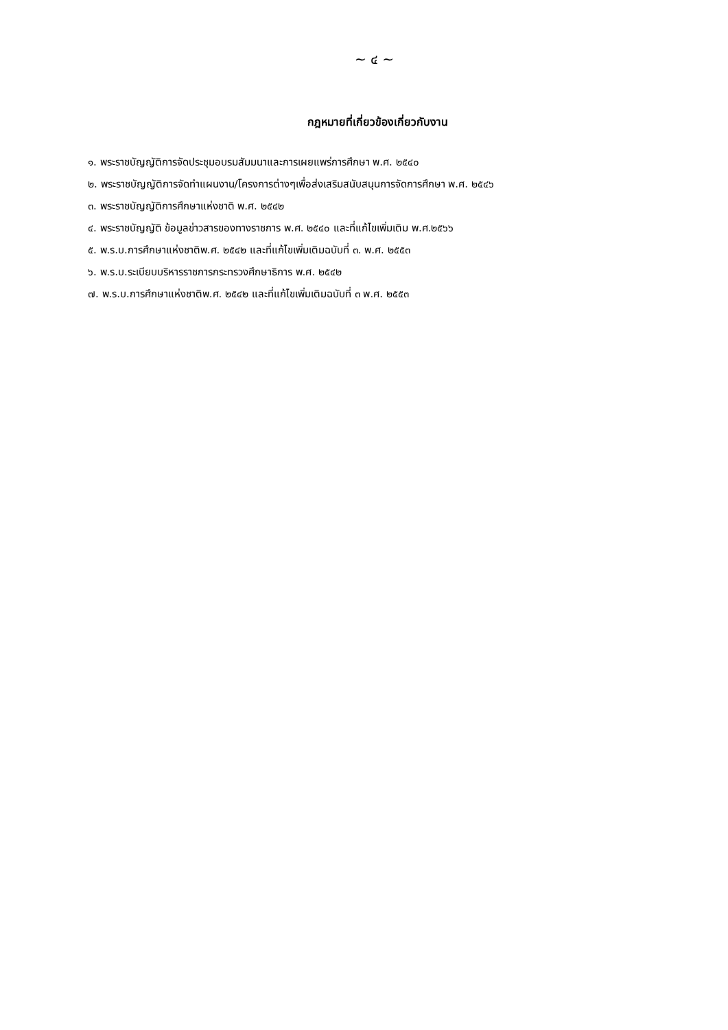~ ๔ ~
กฎหมายที่เกี่ยวข้องเกี่ยวกับงาน
๑. พระราชบัญญัติการจัดประชุมอบรมสัมมนาและการเผยแพร่การศึกษา พ.ศ. ๒๕๔๐
๒. พระราชบัญญัติการจัดทำแผนงาน/โครงการต่างๆเพื่อส่งเสริมสนับสนุนการจัดการศึกษา พ.ศ. ๒๕๔๖
๓. พระราชบัญญัติการศึกษาแห่งชาติ พ.ศ. ๒๕๔๒
๔. พระราชบัญญัติ ข้อมูลข่าวสารของทางราชการ พ.ศ. ๒๕๔๐ และที่แก้ไขเพิ่มเติม พ.ศ.๒๕๖๖
๕. พ.ร.บ.การศึกษาแห่งชาติพ.ศ. ๒๕๔๒ และที่แก้ไขเพิ่มเติมฉบับที่ ๓. พ.ศ. ๒๕๕๓
๖. พ.ร.บ.ระเบียบบริหารราชการกระทรวงศึกษาธิการ พ.ศ. ๒๕๔๒
๗. พ.ร.บ.การศึกษาแห่งชาติพ.ศ. ๒๕๔๒ และที่แก้ไขเพิ่มเติมฉบับที่ ๓ พ.ศ. ๒๕๕๓